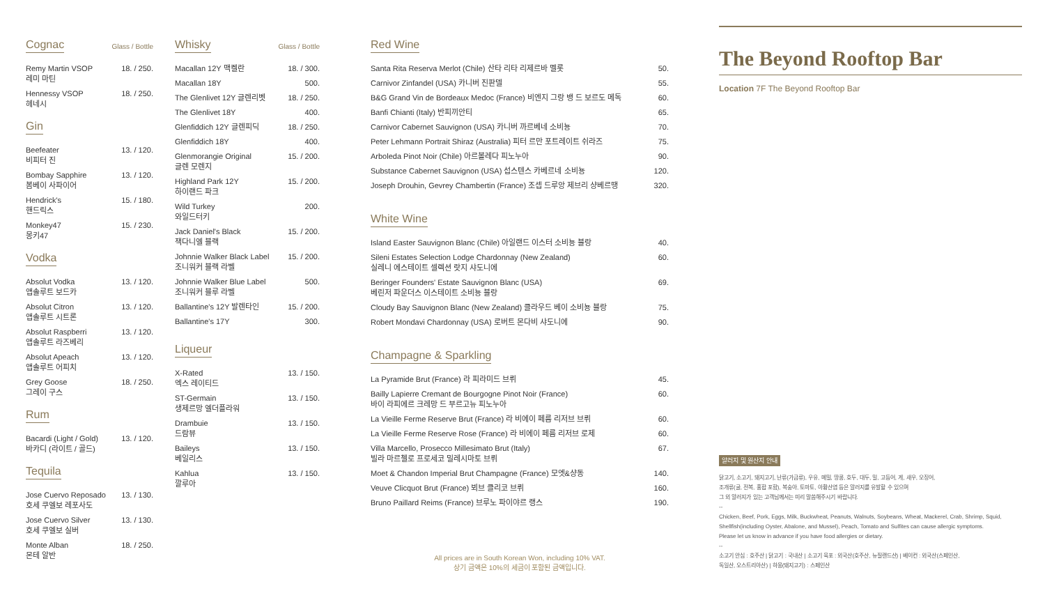Cognac
Glass / Bottle
| Remy Martin VSOP 레미 마틴 | 18. / 250. |
| Hennessy VSOP 헤네시 | 18. / 250. |
Gin
| Beefeater 비피터 진 | 13. / 120. |
| Bombay Sapphire 봄베이 사파이어 | 13. / 120. |
| Hendrick's 핸드릭스 | 15. / 180. |
| Monkey47 몽키47 | 15. / 230. |
Vodka
| Absolut Vodka 앱솔루트 보드카 | 13. / 120. |
| Absolut Citron 앱솔루트 시트론 | 13. / 120. |
| Absolut Raspberri 앱솔루트 라즈베리 | 13. / 120. |
| Absolut Apeach 앱솔루트 어피치 | 13. / 120. |
| Grey Goose 그레이 구스 | 18. / 250. |
Rum
| Bacardi (Light / Gold) 바카디 (라이트 / 골드) | 13. / 120. |
Tequila
| Jose Cuervo Reposado 호세 쿠엘보 레포사도 | 13. / 130. |
| Jose Cuervo Silver 호세 쿠엘보 실버 | 13. / 130. |
| Monte Alban 몬테 알반 | 18. / 250. |
Whisky
Glass / Bottle
| Macallan 12Y 맥켈란 | 18. / 300. |
| Macallan 18Y | 500. |
| The Glenlivet 12Y 글렌리벳 | 18. / 250. |
| The Glenlivet 18Y | 400. |
| Glenfiddich 12Y 글렌피딕 | 18. / 250. |
| Glenfiddich 18Y | 400. |
| Glenmorangie Original 글렌 모렌지 | 15. / 200. |
| Highland Park 12Y 하이랜드 파크 | 15. / 200. |
| Wild Turkey 와일드터키 | 200. |
| Jack Daniel's Black 잭다니엘 블랙 | 15. / 200. |
| Johnnie Walker Black Label 조니워커 블랙 라벨 | 15. / 200. |
| Johnnie Walker Blue Label 조니워커 블루 라벨 | 500. |
| Ballantine's 12Y 발렌타인 | 15. / 200. |
| Ballantine's 17Y | 300. |
Liqueur
| X-Rated 엑스 레이티드 | 13. / 150. |
| ST-Germain 생제르망 엘더플라워 | 13. / 150. |
| Drambuie 드람뷰 | 13. / 150. |
| Baileys 베일리스 | 13. / 150. |
| Kahlua 깔루아 | 13. / 150. |
Red Wine
| Santa Rita Reserva Merlot (Chile) 산타 리타 리제르바 멜롯 | 50. |
| Carnivor Zinfandel (USA) 카니버 진판델 | 55. |
| B&G Grand Vin de Bordeaux Medoc (France) 비엔지 그랑 뱅 드 보르도 메독 | 60. |
| Banfi Chianti (Italy) 반피끼안티 | 65. |
| Carnivor Cabernet Sauvignon (USA) 카니버 까르베네 소비뇽 | 70. |
| Peter Lehmann Portrait Shiraz (Australia) 피터 르만 포트레이트 쉬라즈 | 75. |
| Arboleda Pinot Noir (Chile) 아르볼레다 피노누아 | 90. |
| Substance Cabernet Sauvignon (USA) 섭스텐스 카베르네 소비뇽 | 120. |
| Joseph Drouhin, Gevrey Chambertin (France) 조셉 드루앙 제브리 샹베르땡 | 320. |
White Wine
| Island Easter Sauvignon Blanc (Chile) 아일랜드 이스터 소비뇽 블랑 | 40. |
| Sileni Estates Selection Lodge Chardonnay (New Zealand) 실레니 에스테이트 셀렉션 랏지 샤도니에 | 60. |
| Beringer Founders' Estate Sauvignon Blanc (USA) 베린저 파운더스 이스테이트 소비뇽 블랑 | 69. |
| Cloudy Bay Sauvignon Blanc (New Zealand) 클라우드 베이 소비뇽 블랑 | 75. |
| Robert Mondavi Chardonnay (USA) 로버트 몬다비 샤도니에 | 90. |
Champagne & Sparkling
| La Pyramide Brut (France) 라 피라미드 브뤼 | 45. |
| Bailly Lapierre Cremant de Bourgogne Pinot Noir (France) 바이 라피에르 크레망 드 부르고뉴 피노누아 | 60. |
| La Vieille Ferme Reserve Brut (France) 라 비에이 페름 리저브 브뤼 | 60. |
| La Vieille Ferme Reserve Rose (France) 라 비에이 페름 리저브 로제 | 60. |
| Villa Marcello, Prosecco Millesimato Brut (Italy) 빌라 마르첼로 프로세코 밀레시마토 브뤼 | 67. |
| Moet & Chandon Imperial Brut Champagne (France) 모엣&샹동 | 140. |
| Veuve Clicquot Brut (France) 뵈브 클리코 브뤼 | 160. |
| Bruno Paillard Reims (France) 브루노 파이야르 랭스 | 190. |
All prices are in South Korean Won, including 10% VAT.
상기 금액은 10%의 세금이 포함된 금액입니다.
The Beyond Rooftop Bar
Location 7F The Beyond Rooftop Bar
알러지 및 원산지 안내
닭고기, 소고기, 돼지고기, 난류(가금류), 우유, 메밀, 땅콩, 호두, 대두, 밀, 고등어, 게, 새우, 오징어,
조개류(굴, 전복, 홍합 포함), 복숭아, 토마토, 아황산염 등은 알러지를 유발할 수 있으며
그 외 알러지가 있는 고객님께서는 미리 말씀해주시기 바랍니다.
--
Chicken, Beef, Pork, Eggs, Milk, Buckwheat, Peanuts, Walnuts, Soybeans, Wheat, Mackerel, Crab, Shrimp, Squid,
Shellfish(including Oyster, Abalone, and Mussel), Peach, Tomato and Sulfites can cause allergic symptoms.
Please let us know in advance if you have food allergies or dietary.
--
소고기 안심 : 호주산 | 닭고기 : 국내산 | 소고기 육포 : 외국산(호주산, 뉴질랜드산) | 베이컨 : 외국산(스페인산,
독일산, 오스트리아산) | 하몽(돼지고기) : 스페인산